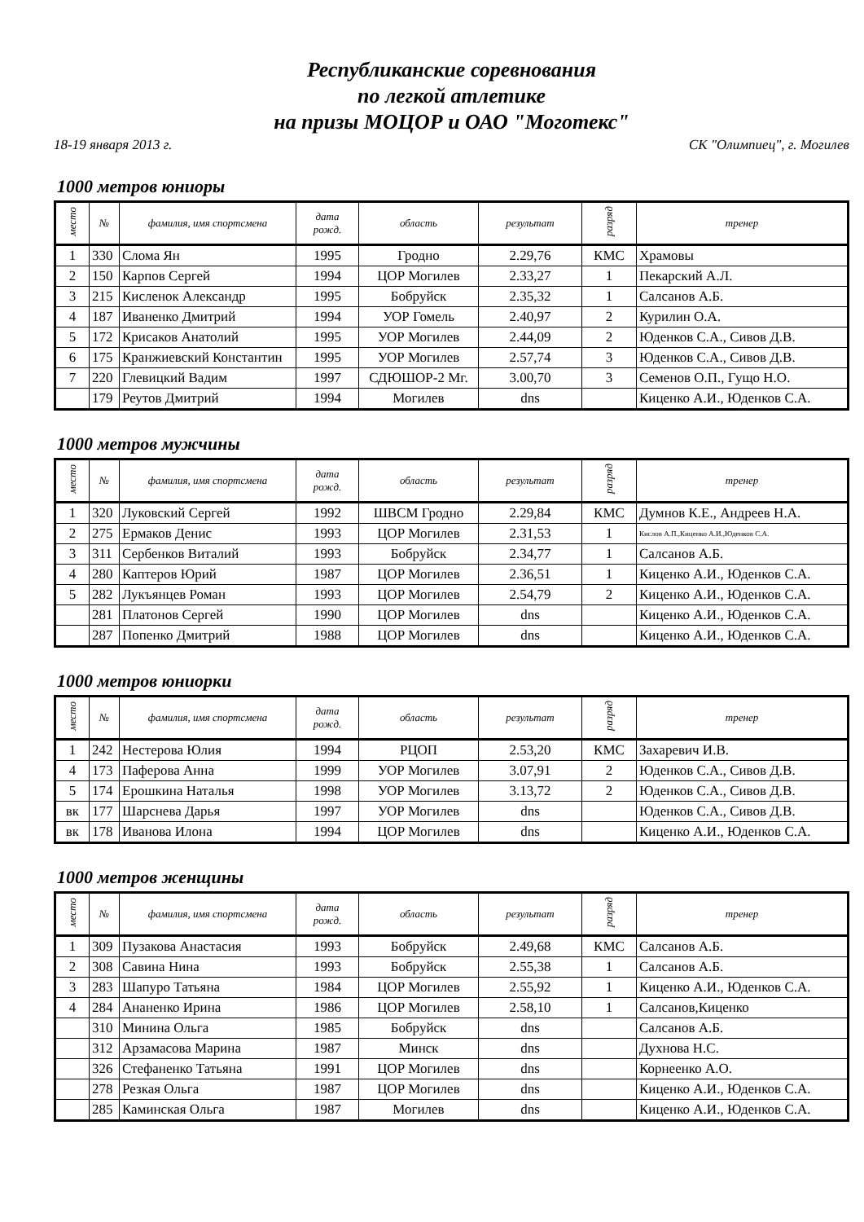Республиканские соревнования
по легкой атлетике
на призы МОЦОР и ОАО "Моготекс"
18-19 января 2013 г. СК "Олимпиец", г. Могилев
1000 метров юниоры
| место | № | фамилия, имя спортсмена | дата рожд. | область | результат | разряд | тренер |
| --- | --- | --- | --- | --- | --- | --- | --- |
| 1 | 330 | Слома Ян | 1995 | Гродно | 2.29,76 | КМС | Храмовы |
| 2 | 150 | Карпов Сергей | 1994 | ЦОР Могилев | 2.33,27 | 1 | Пекарский А.Л. |
| 3 | 215 | Кисленок Александр | 1995 | Бобруйск | 2.35,32 | 1 | Салсанов А.Б. |
| 4 | 187 | Иваненко Дмитрий | 1994 | УОР Гомель | 2.40,97 | 2 | Курилин О.А. |
| 5 | 172 | Крисаков Анатолий | 1995 | УОР Могилев | 2.44,09 | 2 | Юденков С.А., Сивов Д.В. |
| 6 | 175 | Кранжиевский Константин | 1995 | УОР Могилев | 2.57,74 | 3 | Юденков С.А., Сивов Д.В. |
| 7 | 220 | Глевицкий Вадим | 1997 | СДЮШОР-2 Мг. | 3.00,70 | 3 | Семенов О.П., Гущо Н.О. |
| | 179 | Реутов Дмитрий | 1994 | Могилев | dns | | Киценко А.И., Юденков С.А. |
1000 метров мужчины
| место | № | фамилия, имя спортсмена | дата рожд. | область | результат | разряд | тренер |
| --- | --- | --- | --- | --- | --- | --- | --- |
| 1 | 320 | Луковский Сергей | 1992 | ШВСМ Гродно | 2.29,84 | КМС | Думнов К.Е., Андреев Н.А. |
| 2 | 275 | Ермаков Денис | 1993 | ЦОР Могилев | 2.31,53 | 1 | Кислов А.П.,Киценко А.И.,Юденков С.А. |
| 3 | 311 | Сербенков Виталий | 1993 | Бобруйск | 2.34,77 | 1 | Салсанов А.Б. |
| 4 | 280 | Каптеров Юрий | 1987 | ЦОР Могилев | 2.36,51 | 1 | Киценко А.И., Юденков С.А. |
| 5 | 282 | Лукъянцев Роман | 1993 | ЦОР Могилев | 2.54,79 | 2 | Киценко А.И., Юденков С.А. |
| | 281 | Платонов Сергей | 1990 | ЦОР Могилев | dns | | Киценко А.И., Юденков С.А. |
| | 287 | Попенко Дмитрий | 1988 | ЦОР Могилев | dns | | Киценко А.И., Юденков С.А. |
1000 метров юниорки
| место | № | фамилия, имя спортсмена | дата рожд. | область | результат | разряд | тренер |
| --- | --- | --- | --- | --- | --- | --- | --- |
| 1 | 242 | Нестерова Юлия | 1994 | РЦОП | 2.53,20 | КМС | Захаревич И.В. |
| 4 | 173 | Паферова Анна | 1999 | УОР Могилев | 3.07,91 | 2 | Юденков С.А., Сивов Д.В. |
| 5 | 174 | Ерошкина Наталья | 1998 | УОР Могилев | 3.13,72 | 2 | Юденков С.А., Сивов Д.В. |
| вк | 177 | Шарснева Дарья | 1997 | УОР Могилев | dns | | Юденков С.А., Сивов Д.В. |
| вк | 178 | Иванова Илона | 1994 | ЦОР Могилев | dns | | Киценко А.И., Юденков С.А. |
1000 метров женщины
| место | № | фамилия, имя спортсмена | дата рожд. | область | результат | разряд | тренер |
| --- | --- | --- | --- | --- | --- | --- | --- |
| 1 | 309 | Пузакова Анастасия | 1993 | Бобруйск | 2.49,68 | КМС | Салсанов А.Б. |
| 2 | 308 | Савина Нина | 1993 | Бобруйск | 2.55,38 | 1 | Салсанов А.Б. |
| 3 | 283 | Шапуро Татьяна | 1984 | ЦОР Могилев | 2.55,92 | 1 | Киценко А.И., Юденков С.А. |
| 4 | 284 | Ананенко Ирина | 1986 | ЦОР Могилев | 2.58,10 | 1 | Салсанов,Киценко |
| | 310 | Минина Ольга | 1985 | Бобруйск | dns | | Салсанов А.Б. |
| | 312 | Арзамасова Марина | 1987 | Минск | dns | | Духнова Н.С. |
| | 326 | Стефаненко Татьяна | 1991 | ЦОР Могилев | dns | | Корнеенко А.О. |
| | 278 | Резкая Ольга | 1987 | ЦОР Могилев | dns | | Киценко А.И., Юденков С.А. |
| | 285 | Каминская Ольга | 1987 | Могилев | dns | | Киценко А.И., Юденков С.А. |